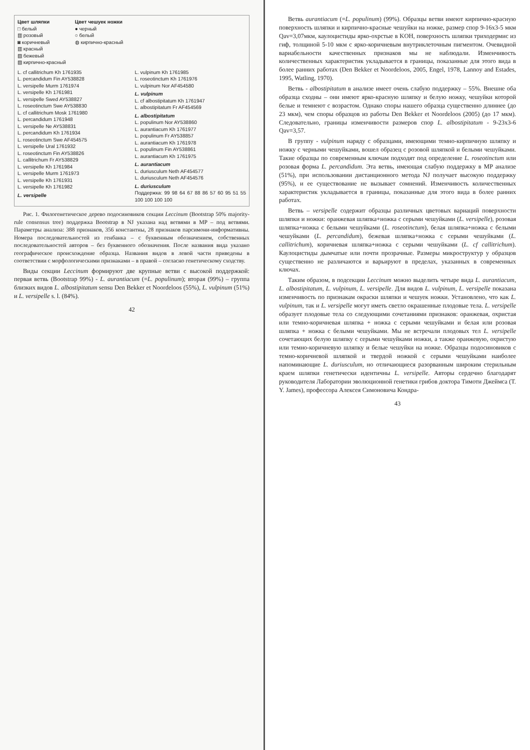Цвет шляпки
□ белый
▥ розовый
◙ коричневый
▥ красный
▨ бежевый
▨ кирпично-красный
Цвет чешуек ножки
● черный
○ белый
◍ кирпично-красный
L. cf callitrichum Kh 1761935
L. percandidum Fin AY538828
L. versipelle Murm 1761974
L. versipelle Kh 1761981
L. versipelle Swed AY538827
L. roseotinctum Swe AY538830
L. cf callitrichum Mosk 1761980
L. percandidum 1761948
L. versipelle Ne AY538831
L. percandidum Kh 1761934
L. roseotinctum Swe AF454575
L. versipelle Ural 1761932
L. roseotinctum Fin AY538826
L. callitrichum Fr AY538829
L. versipelle Kh 1761984
L. versipelle Murm 1761973
L. versipelle Kh 1761931
L. versipelle Kh 1761982
L. versipelle
L. vulpinum Kh 1761985
L. roseotinctum Kh 1761976
L. vulpinum Nor AF454580
L. vulpinum
L. cf albostipitatum Kh 1761947
L. albostipitatum Fr AF454569
L. albostipitatum
L. populinum Nor AY538860
L. aurantiacum Kh 1761977
L. populinum Fr AY538857
L. aurantiacum Kh 1761978
L. populinum Fin AY538861
L. aurantiacum Kh 1761975
L. aurantiacum
L. duriusculum Neth AF454577
L. duriusculum Neth AF454576
L. duriusculum
Поддержка: 99 98 64 67 88 86 57 60 95 51 55 100 100 100 100
Рис. 1. Филогенетическое дерево подосиновиков секции Leccinum (Bootstrap 50% majority-rule consensus tree) поддержка Bootstrap в NJ указана над ветвями в MP – под ветвями. Параметры анализа: 388 признаков, 356 константны, 28 признаков парсимони-информативны. Номера последовательностей из генбанка – с буквенным обозначением, собственных последовательностей авторов – без буквенного обозначения. После названия вида указано географическое происхождение образца. Названия видов в левой части приведены в соответствии с морфологическими признаками – в правой – согласно генетическому сходству.
Виды секции Leccinum формируют две крупные ветви с высокой поддержкой: первая ветвь (Bootstrap 99%) - L. aurantiacum (=L. populinum); вторая (99%) – группа близких видов L. albostipitatum sensu Den Bekker et Noordeloos (55%), L. vulpinum (51%) и L. versipelle s. l. (84%).
42
Ветвь aurantiacum (=L. populinum) (99%). Образцы ветви имеют кирпично-красную поверхность шляпки и кирпично-красные чешуйки на ножке, размер спор 9-16x3-5 мкм Qav=3,07мкм, каулоцистиды ярко-охрстые в KOH, поверхность шляпки триходермис из гиф, толщиной 5-10 мкм с ярко-коричневым внутриклеточным пигментом. Очевидной вариабельности качественных признаков мы не наблюдали. Изменчивость количественных характеристик укладывается в границы, показанные для этого вида в более ранних работах (Den Bekker et Noordeloos, 2005, Engel, 1978, Lannoy and Estades, 1995, Watling, 1970).
Ветвь - albostipitatum в анализе имеет очень слабую поддержку – 55%. Внешне оба образца сходны – они имеют ярко-красную шляпку и белую ножку, чешуйки которой белые и темнеют с возрастом. Однако споры нашего образца существенно длиннее (до 23 мкм), чем споры образцов из работы Den Bekker et Noordeloos (2005) (до 17 мкм). Следовательно, границы изменчивости размеров спор L. albostipitatum - 9-23x3-6 Qav=3,57.
В группу - vulpinum наряду с образцами, имеющими темно-кирпичную шляпку и ножку с черными чешуйками, вошел образец с розовой шляпкой и белыми чешуйками. Такие образцы по современным ключам подходят под определение L. roseotinctum или розовая форма L. percandidum. Эта ветвь, имеющая слабую поддержку в MP анализе (51%), при использовании дистанционного метода NJ получает высокую поддержку (95%), и ее существование не вызывает сомнений. Изменчивость количественных характеристик укладывается в границы, показанные для этого вида в более ранних работах.
Ветвь – versipelle содержит образцы различных цветовых вариаций поверхности шляпки и ножки: оранжевая шляпка+ножка с серыми чешуйками (L. versipelle), розовая шляпка+ножка с белыми чешуйками (L. roseotinctum), белая шляпка+ножка с белыми чешуйками (L. percandidum), бежевая шляпка+ножка с серыми чешуйками (L. callitrichum), коричневая шляпка+ножка с серыми чешуйками (L. cf callitrichum). Каулоцистиды дымчатые или почти прозрачные. Размеры микроструктур у образцов существенно не различаются и варьируют в пределах, указанных в современных ключах.
Таким образом, в подсекции Leccinum можно выделить четыре вида L. aurantiacum, L. albostipitatum, L. vulpinum, L. versipelle. Для видов L. vulpinum, L. versipelle показана изменчивость по признакам окраски шляпки и чешуек ножки. Установлено, что как L. vulpinum, так и L. versipelle могут иметь светло окрашенные плодовые тела. L. versipelle образует плодовые тела со следующими сочетаниями признаков: оранжевая, охристая или темно-коричневая шляпка + ножка с серыми чешуйками и белая или розовая шляпка + ножка с белыми чешуйками. Мы не встречали плодовых тел L. versipelle сочетающих белую шляпку с серыми чешуйками ножки, а также оранжевую, охристую или темно-коричневую шляпку и белые чешуйки на ножке. Образцы подосиновиков с темно-коричневой шляпкой и твердой ножкой с серыми чешуйками наиболее напоминающие L. duriusculum, но отличающиеся разорванным широким стерильным краем шляпки генетически идентичны L. versipelle. Авторы сердечно благодарят руководителя Лаборатории эволюционной генетики грибов доктора Тимоти Джеймса (T. Y. James), профессора Алексея Симоновича Кондра-
43